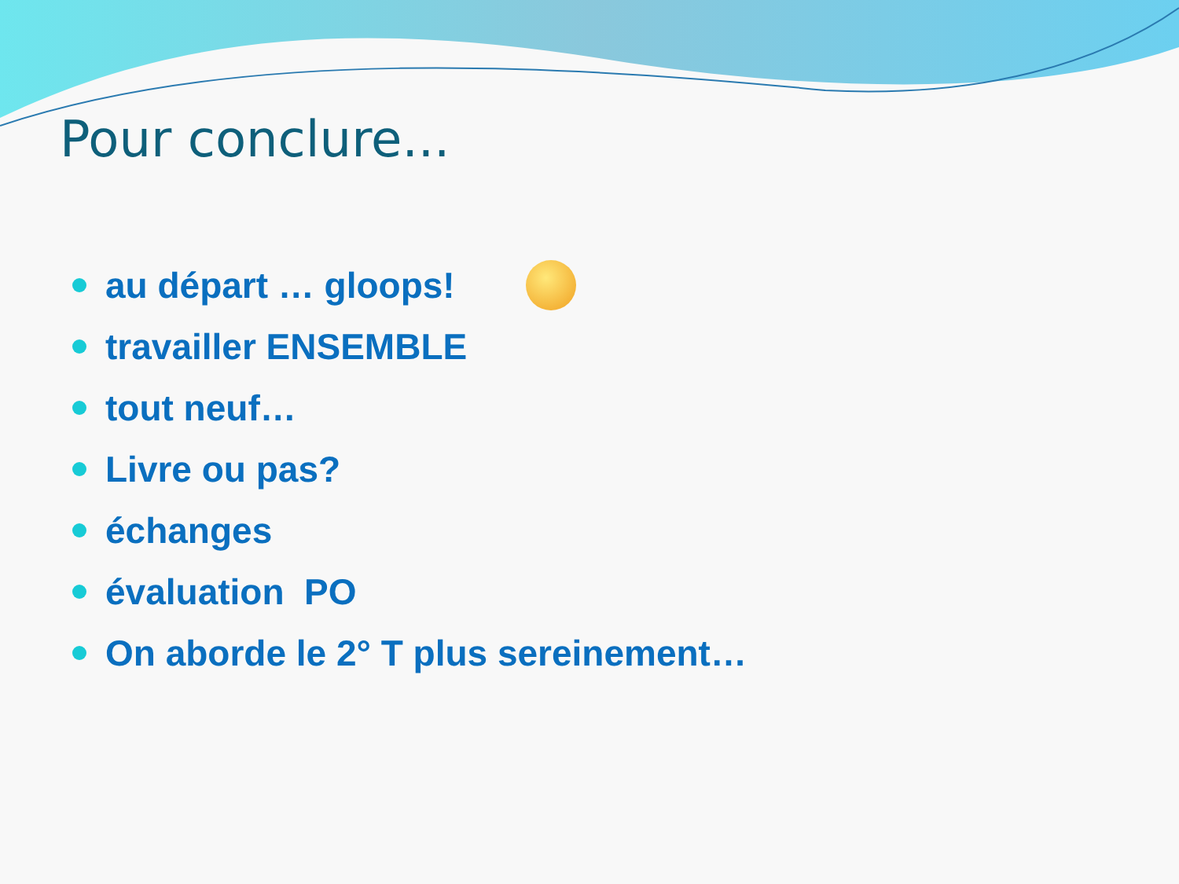Pour conclure...
au départ … gloops!
travailler ENSEMBLE
tout neuf…
Livre ou pas?
échanges
évaluation PO
On aborde le 2° T plus sereinement…